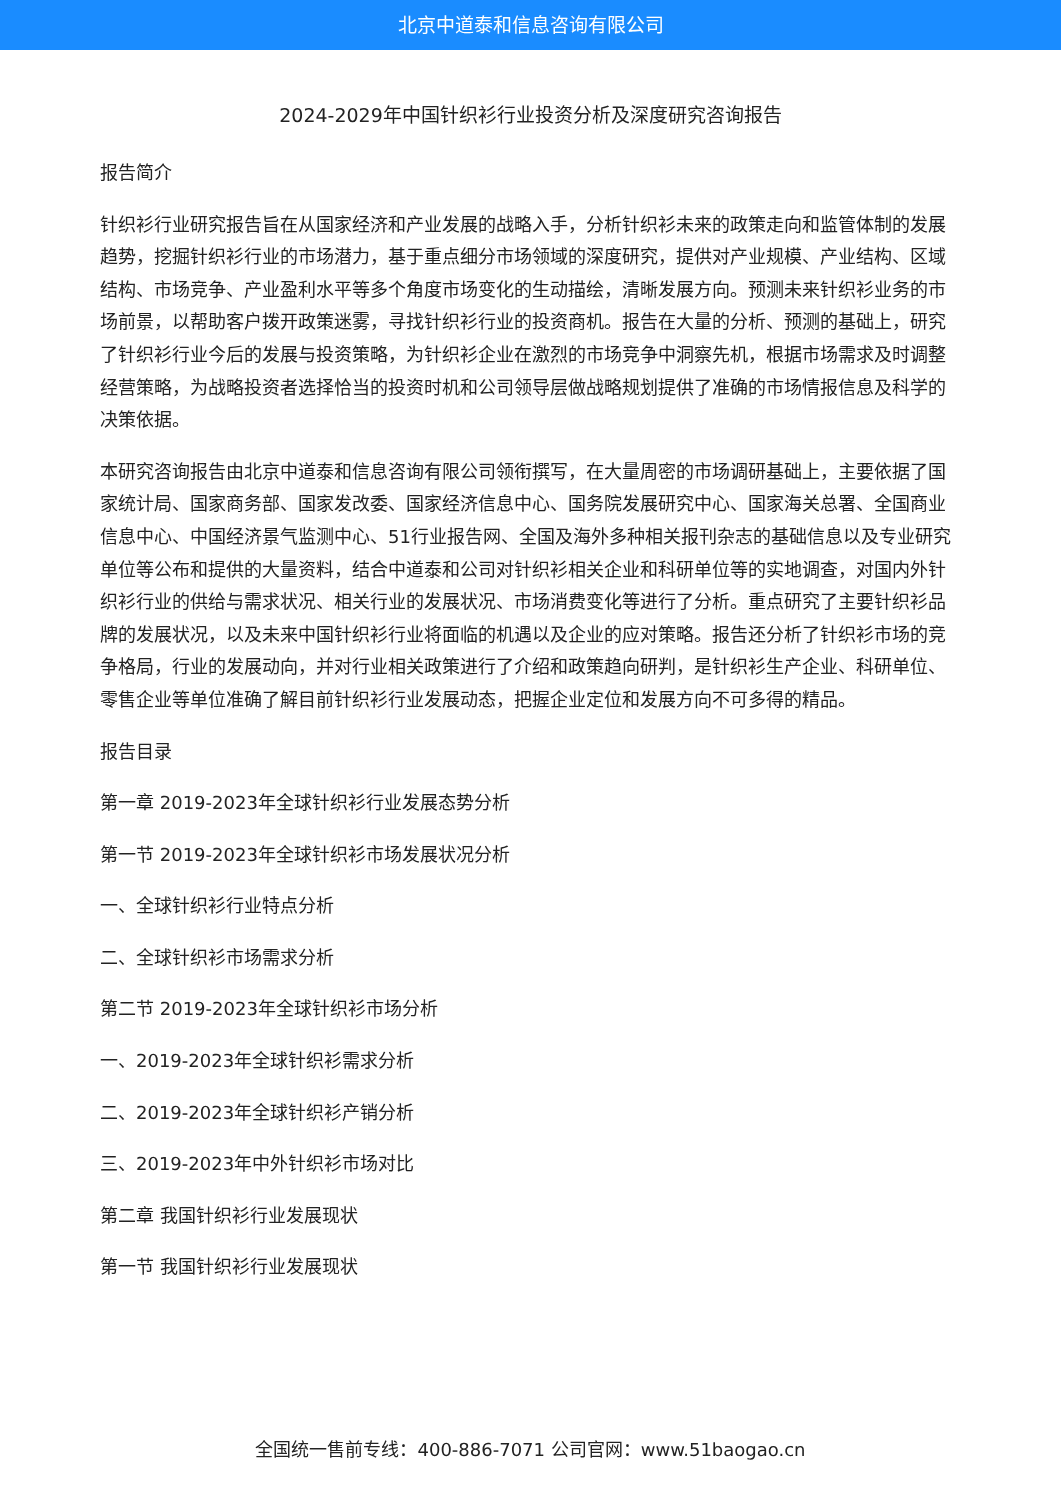北京中道泰和信息咨询有限公司
2024-2029年中国针织衫行业投资分析及深度研究咨询报告
报告简介
针织衫行业研究报告旨在从国家经济和产业发展的战略入手，分析针织衫未来的政策走向和监管体制的发展趋势，挖掘针织衫行业的市场潜力，基于重点细分市场领域的深度研究，提供对产业规模、产业结构、区域结构、市场竞争、产业盈利水平等多个角度市场变化的生动描绘，清晰发展方向。预测未来针织衫业务的市场前景，以帮助客户拨开政策迷雾，寻找针织衫行业的投资商机。报告在大量的分析、预测的基础上，研究了针织衫行业今后的发展与投资策略，为针织衫企业在激烈的市场竞争中洞察先机，根据市场需求及时调整经营策略，为战略投资者选择恰当的投资时机和公司领导层做战略规划提供了准确的市场情报信息及科学的决策依据。
本研究咨询报告由北京中道泰和信息咨询有限公司领衔撰写，在大量周密的市场调研基础上，主要依据了国家统计局、国家商务部、国家发改委、国家经济信息中心、国务院发展研究中心、国家海关总署、全国商业信息中心、中国经济景气监测中心、51行业报告网、全国及海外多种相关报刊杂志的基础信息以及专业研究单位等公布和提供的大量资料，结合中道泰和公司对针织衫相关企业和科研单位等的实地调查，对国内外针织衫行业的供给与需求状况、相关行业的发展状况、市场消费变化等进行了分析。重点研究了主要针织衫品牌的发展状况，以及未来中国针织衫行业将面临的机遇以及企业的应对策略。报告还分析了针织衫市场的竞争格局，行业的发展动向，并对行业相关政策进行了介绍和政策趋向研判，是针织衫生产企业、科研单位、零售企业等单位准确了解目前针织衫行业发展动态，把握企业定位和发展方向不可多得的精品。
报告目录
第一章 2019-2023年全球针织衫行业发展态势分析
第一节 2019-2023年全球针织衫市场发展状况分析
一、全球针织衫行业特点分析
二、全球针织衫市场需求分析
第二节 2019-2023年全球针织衫市场分析
一、2019-2023年全球针织衫需求分析
二、2019-2023年全球针织衫产销分析
三、2019-2023年中外针织衫市场对比
第二章 我国针织衫行业发展现状
第一节 我国针织衫行业发展现状
全国统一售前专线：400-886-7071 公司官网：www.51baogao.cn